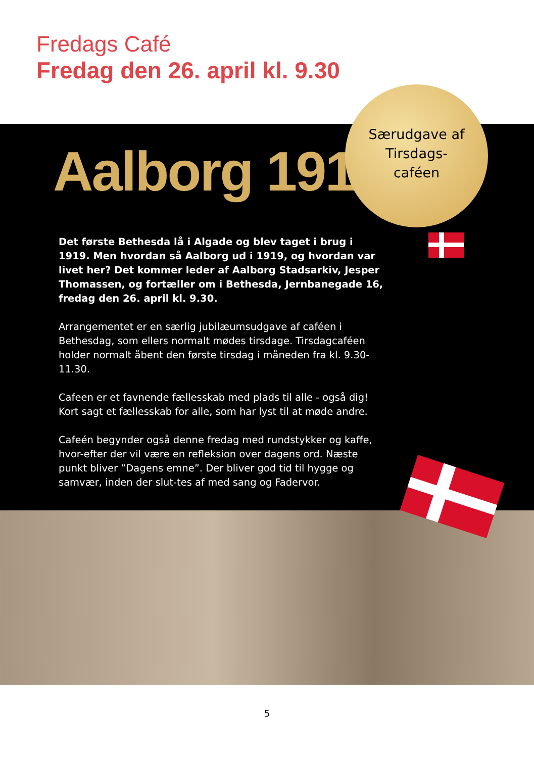Fredags Café
Fredag den 26. april kl. 9.30
Aalborg 1919
Det første Bethesda lå i Algade og blev taget i brug i 1919. Men hvordan så Aalborg ud i 1919, og hvordan var livet her? Det kommer leder af Aalborg Stadsarkiv, Jesper Thomassen, og fortæller om i Bethesda, Jernbanegade 16, fredag den 26. april kl. 9.30.
Arrangementet er en særlig jubilæumsudgave af caféen i Bethesdag, som ellers normalt mødes tirsdage. Tirsdagcaféen holder normalt åbent den første tirsdag i måneden fra kl. 9.30-11.30.
Cafeen er et favnende fællesskab med plads til alle - også dig! Kort sagt et fællesskab for alle, som har lyst til at møde andre.
Cafeén begynder også denne fredag med rundstykker og kaffe, hvor-efter der vil være en refleksion over dagens ord. Næste punkt bliver ”Dagens emne”. Der bliver god tid til hygge og samvær, inden der slut-tes af med sang og Fadervor.
Særudgave af
Tirsdags-
caféen
5